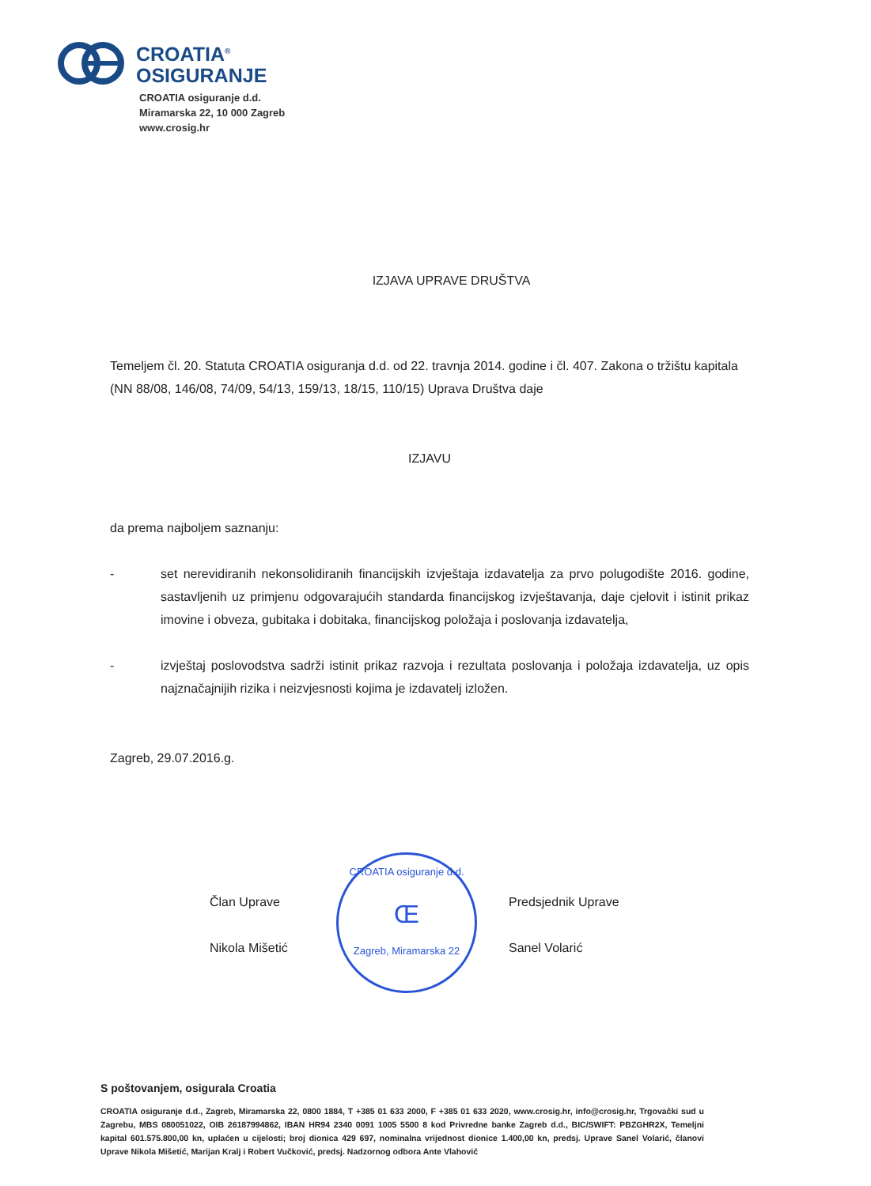CROATIA<sup>®</sup>
OSIGURANJE
CROATIA osiguranje d.d.
Miramarska 22, 10 000 Zagreb
www.crosig.hr
IZJAVA UPRAVE DRUŠTVA
Temeljem čl. 20. Statuta CROATIA osiguranja d.d. od 22. travnja 2014. godine i čl. 407. Zakona o tržištu kapitala (NN 88/08, 146/08, 74/09, 54/13, 159/13, 18/15, 110/15) Uprava Društva daje
IZJAVU
da prema najboljem saznanju:
- set nerevidiranih nekonsolidiranih financijskih izvještaja izdavatelja za prvo polugodište 2016. godine, sastavljenih uz primjenu odgovarajućih standarda financijskog izvještavanja, daje cjelovit i istinit prikaz imovine i obveza, gubitaka i dobitaka, financijskog položaja i poslovanja izdavatelja,
- izvještaj poslovodstva sadrži istinit prikaz razvoja i rezultata poslovanja i položaja izdavatelja, uz opis najznačajnijih rizika i neizvjesnosti kojima je izdavatelj izložen.
Zagreb, 29.07.2016.g.
Član Uprave
Nikola Mišetić
CROATIA osiguranje d.d.
Œ
Zagreb, Miramarska 22
Predsjednik Uprave
Sanel Volarić
S poštovanjem, osigurala Croatia
CROATIA osiguranje d.d., Zagreb, Miramarska 22, 0800 1884, T +385 01 633 2000, F +385 01 633 2020, www.crosig.hr, info@crosig.hr, Trgovački sud u Zagrebu, MBS 080051022, OIB 26187994862, IBAN HR94 2340 0091 1005 5500 8 kod Privredne banke Zagreb d.d., BIC/SWIFT: PBZGHR2X, Temeljni kapital 601.575.800,00 kn, uplaćen u cijelosti; broj dionica 429 697, nominalna vrijednost dionice 1.400,00 kn, predsj. Uprave Sanel Volarić, članovi Uprave Nikola Mišetić, Marijan Kralj i Robert Vučković, predsj. Nadzornog odbora Ante Vlahović